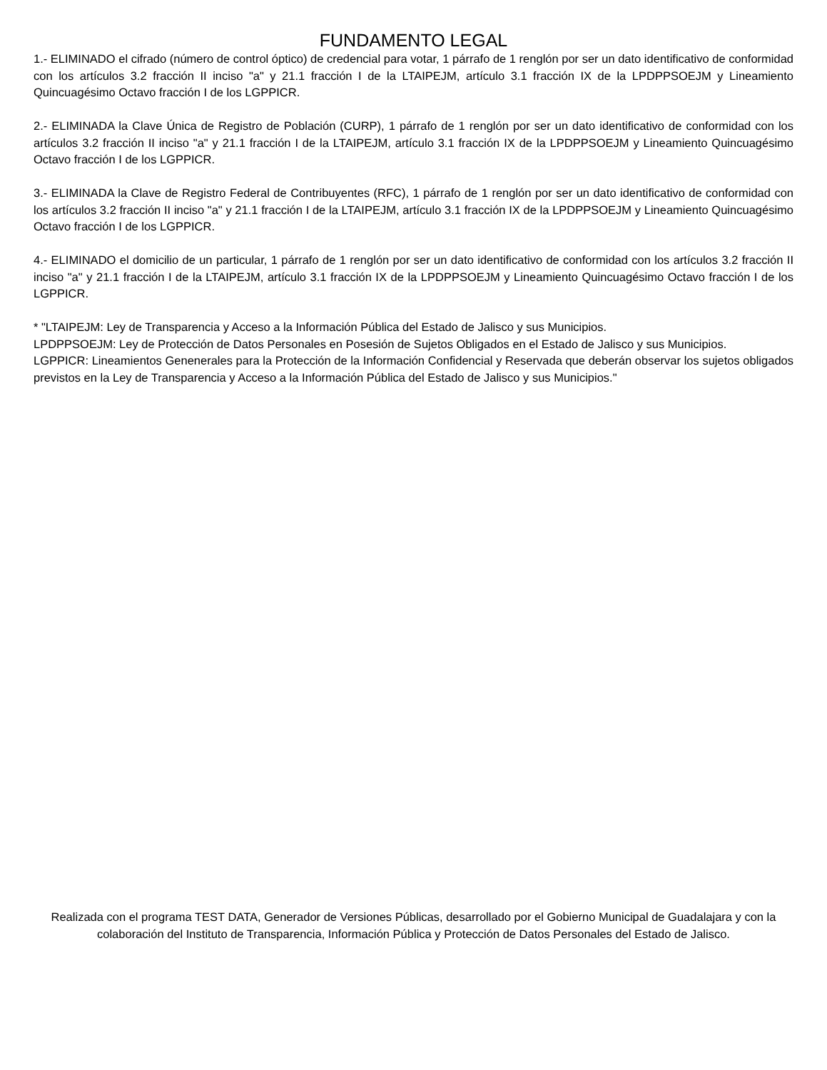FUNDAMENTO LEGAL
1.- ELIMINADO el cifrado (número de control óptico) de credencial para votar, 1 párrafo de 1 renglón por ser un dato identificativo de conformidad con los artículos 3.2 fracción II inciso "a" y 21.1 fracción I de la LTAIPEJM, artículo 3.1 fracción IX de la LPDPPSOEJM y Lineamiento Quincuagésimo Octavo fracción I de los LGPPICR.
2.- ELIMINADA la Clave Única de Registro de Población (CURP), 1 párrafo de 1 renglón por ser un dato identificativo de conformidad con los artículos 3.2 fracción II inciso "a" y 21.1 fracción I de la LTAIPEJM, artículo 3.1 fracción IX de la LPDPPSOEJM y Lineamiento Quincuagésimo Octavo fracción I de los LGPPICR.
3.- ELIMINADA la Clave de Registro Federal de Contribuyentes (RFC), 1 párrafo de 1 renglón por ser un dato identificativo de conformidad con los artículos 3.2 fracción II inciso "a" y 21.1 fracción I de la LTAIPEJM, artículo 3.1 fracción IX de la LPDPPSOEJM y Lineamiento Quincuagésimo Octavo fracción I de los LGPPICR.
4.- ELIMINADO el domicilio de un particular, 1 párrafo de 1 renglón por ser un dato identificativo de conformidad con los artículos 3.2 fracción II inciso "a" y 21.1 fracción I de la LTAIPEJM, artículo 3.1 fracción IX de la LPDPPSOEJM y Lineamiento Quincuagésimo Octavo fracción I de los LGPPICR.
* "LTAIPEJM: Ley de Transparencia y Acceso a la Información Pública del Estado de Jalisco y sus Municipios.
LPDPPSOEJM: Ley de Protección de Datos Personales en Posesión de Sujetos Obligados en el Estado de Jalisco y sus Municipios.
LGPPICR: Lineamientos Genenerales para la Protección de la Información Confidencial y Reservada que deberán observar los sujetos obligados previstos en la Ley de Transparencia y Acceso a la Información Pública del Estado de Jalisco y sus Municipios."
Realizada con el programa TEST DATA, Generador de Versiones Públicas, desarrollado por el Gobierno Municipal de Guadalajara y con la colaboración del Instituto de Transparencia, Información Pública y Protección de Datos Personales del Estado de Jalisco.